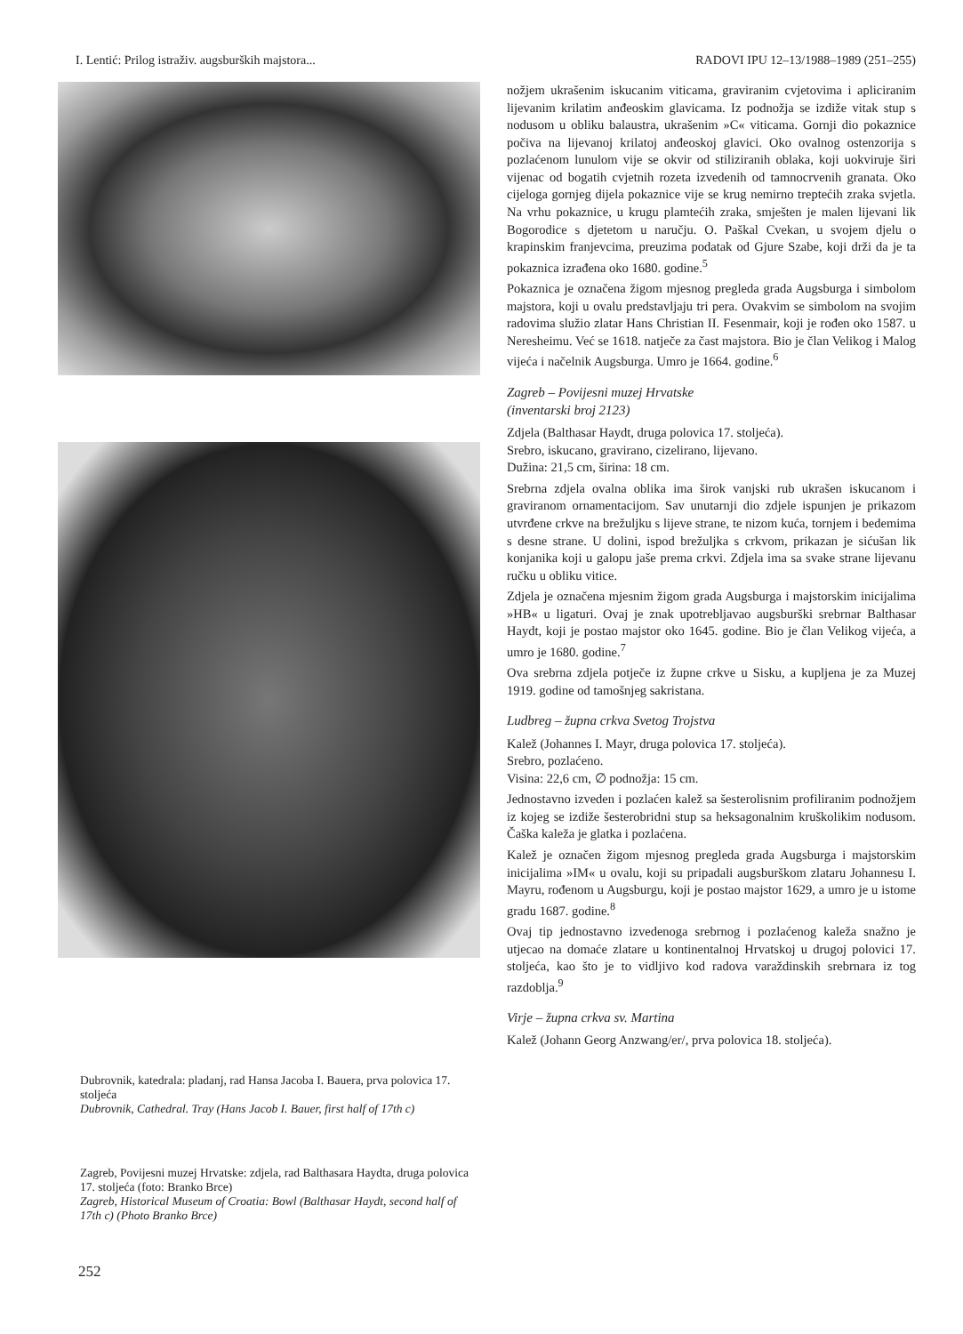I. Lentić: Prilog istraživ. augsburških majstora... RADOVI IPU 12–13/1988–1989 (251–255)
Dubrovnik, katedrala: pladanj, rad Hansa Jacoba I. Bauera, prva polovica 17. stoljeća
Dubrovnik, Cathedral. Tray (Hans Jacob I. Bauer, first half of 17th c)
Zagreb, Povijesni muzej Hrvatske: zdjela, rad Balthasara Haydta, druga polovica 17. stoljeća (foto: Branko Brce)
Zagreb, Historical Museum of Croatia: Bowl (Balthasar Haydt, second half of 17th c) (Photo Branko Brce)
nožjem ukrašenim iskucanim viticama, graviranim cvjetovima i apliciranim lijevanim krilatim anđeoskim glavicama. Iz podnožja se izdiže vitak stup s nodusom u obliku balaustra, ukrašenim »C« viticama. Gornji dio pokaznice počiva na lijevanoj krilatoj anđeoskoj glavici. Oko ovalnog ostenzorija s pozlaćenom lunulom vije se okvir od stiliziranih oblaka, koji uokviruje širi vijenac od bogatih cvjetnih rozeta izvedenih od tamnocrvenih granata. Oko cijeloga gornjeg dijela pokaznice vije se krug nemirno treptećih zraka svjetla. Na vrhu pokaznice, u krugu plamtećih zraka, smješten je malen lijevani lik Bogorodice s djetetom u naručju. O. Paškal Cvekan, u svojem djelu o krapinskim franjevcima, preuzima podatak od Gjure Szabe, koji drži da je ta pokaznica izrađena oko 1680. godine.<sup>5</sup>
Pokaznica je označena žigom mjesnog pregleda grada Augsburga i simbolom majstora, koji u ovalu predstavljaju tri pera. Ovakvim se simbolom na svojim radovima služio zlatar Hans Christian II. Fesenmair, koji je rođen oko 1587. u Neresheimu. Već se 1618. natječe za čast majstora. Bio je član Velikog i Malog vijeća i načelnik Augsburga. Umro je 1664. godine.<sup>6</sup>
Zagreb – Povijesni muzej Hrvatske
(inventarski broj 2123)
Zdjela (Balthasar Haydt, druga polovica 17. stoljeća).
Srebro, iskucano, gravirano, cizelirano, lijevano.
Dužina: 21,5 cm, širina: 18 cm.
Srebrna zdjela ovalna oblika ima širok vanjski rub ukrašen iskucanom i graviranom ornamentacijom. Sav unutarnji dio zdjele ispunjen je prikazom utvrđene crkve na brežuljku s lijeve strane, te nizom kuća, tornjem i bedemima s desne strane. U dolini, ispod brežuljka s crkvom, prikazan je sićušan lik konjanika koji u galopu jaše prema crkvi. Zdjela ima sa svake strane lijevanu ručku u obliku vitice.
Zdjela je označena mjesnim žigom grada Augsburga i majstorskim inicijalima »HB« u ligaturi. Ovaj je znak upotrebljavao augsburški srebrnar Balthasar Haydt, koji je postao majstor oko 1645. godine. Bio je član Velikog vijeća, a umro je 1680. godine.<sup>7</sup>
Ova srebrna zdjela potječe iz župne crkve u Sisku, a kupljena je za Muzej 1919. godine od tamošnjeg sakristana.
Ludbreg – župna crkva Svetog Trojstva
Kalež (Johannes I. Mayr, druga polovica 17. stoljeća).
Srebro, pozlaćeno.
Visina: 22,6 cm, ∅ podnožja: 15 cm.
Jednostavno izveden i pozlaćen kalež sa šesterolisnim profiliranim podnožjem iz kojeg se izdiže šesterobridni stup sa heksagonalnim kruškolikim nodusom. Čaška kaleža je glatka i pozlaćena.
Kalež je označen žigom mjesnog pregleda grada Augsburga i majstorskim inicijalima »IM« u ovalu, koji su pripadali augsburškom zlataru Johannesu I. Mayru, rođenom u Augsburgu, koji je postao majstor 1629, a umro je u istome gradu 1687. godine.<sup>8</sup>
Ovaj tip jednostavno izvedenoga srebrnog i pozlaćenog kaleža snažno je utjecao na domaće zlatare u kontinentalnoj Hrvatskoj u drugoj polovici 17. stoljeća, kao što je to vidljivo kod radova varaždinskih srebrnara iz tog razdoblja.<sup>9</sup>
Virje – župna crkva sv. Martina
Kalež (Johann Georg Anzwang/er/, prva polovica 18. stoljeća).
252